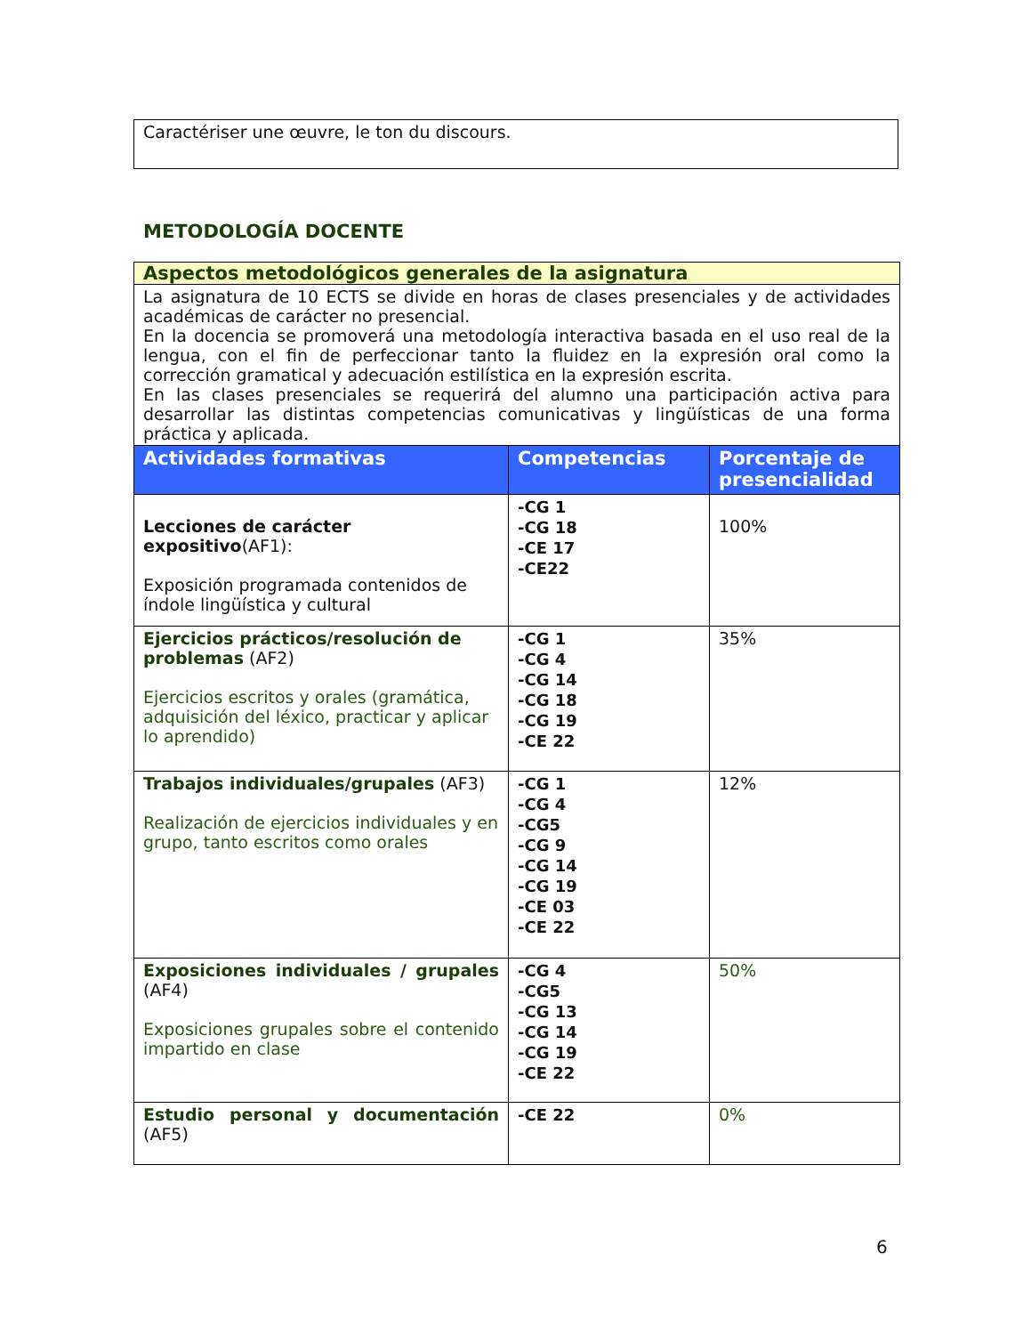Caractériser une œuvre, le ton du discours.
METODOLOGÍA DOCENTE
| Aspectos metodológicos generales de la asignatura | | |
| La asignatura de 10 ECTS se divide en horas de clases presenciales y de actividades académicas de carácter no presencial. En la docencia se promoverá una metodología interactiva basada en el uso real de la lengua, con el fin de perfeccionar tanto la fluidez en la expresión oral como la corrección gramatical y adecuación estilística en la expresión escrita. En las clases presenciales se requerirá del alumno una participación activa para desarrollar las distintas competencias comunicativas y lingüísticas de una forma práctica y aplicada. | | |
| Actividades formativas | Competencias | Porcentaje de presencialidad |
| Lecciones de carácter expositivo (AF1): Exposición programada contenidos de índole lingüística y cultural | -CG 1 -CG 18 -CE 17 -CE22 | 100% |
| Ejercicios prácticos/resolución de problemas (AF2) Ejercicios escritos y orales (gramática, adquisición del léxico, practicar y aplicar lo aprendido) | -CG 1 -CG 4 -CG 14 -CG 18 -CG 19 -CE 22 | 35% |
| Trabajos individuales/grupales (AF3) Realización de ejercicios individuales y en grupo, tanto escritos como orales | -CG 1 -CG 4 -CG5 -CG 9 -CG 14 -CG 19 -CE 03 -CE 22 | 12% |
| Exposiciones individuales / grupales (AF4) Exposiciones grupales sobre el contenido impartido en clase | -CG 4 -CG5 -CG 13 -CG 14 -CG 19 -CE 22 | 50% |
| Estudio personal y documentación (AF5) | -CE 22 | 0% |
6